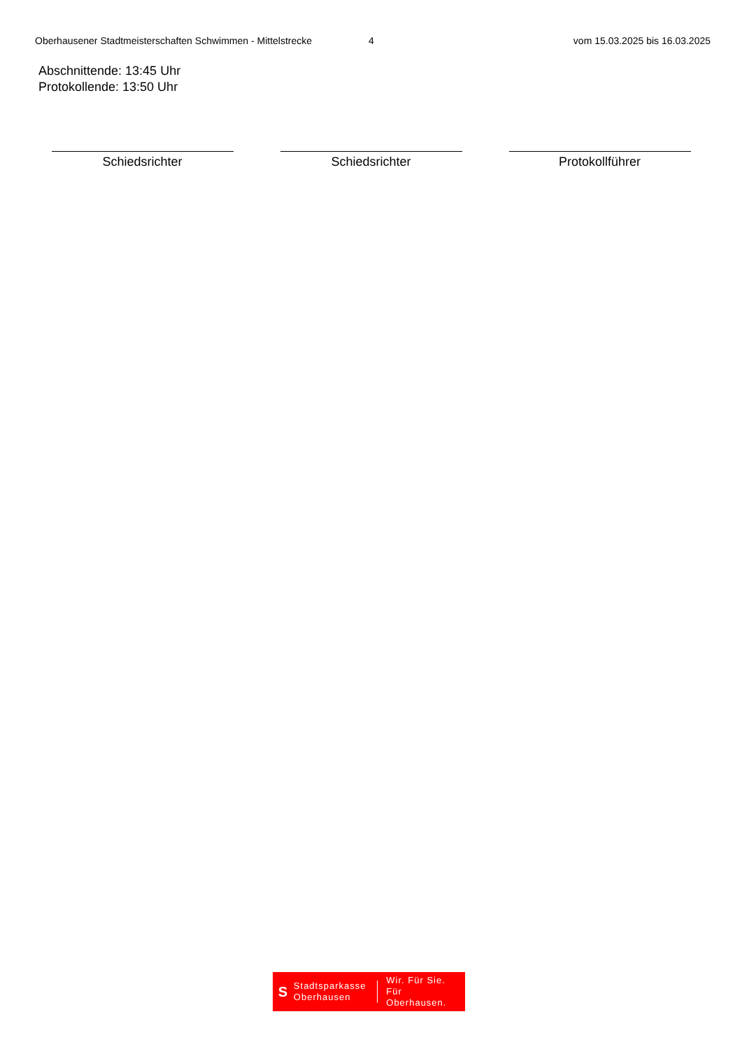Oberhausener Stadtmeisterschaften Schwimmen - Mittelstrecke
4 vom 15.03.2025 bis 16.03.2025
Abschnittende: 13:45 Uhr
Protokollende: 13:50 Uhr
Schiedsrichter Schiedsrichter Protokollführer
S Stadtsparkasse Oberhausen Wir. Für Sie.
Für Oberhausen.